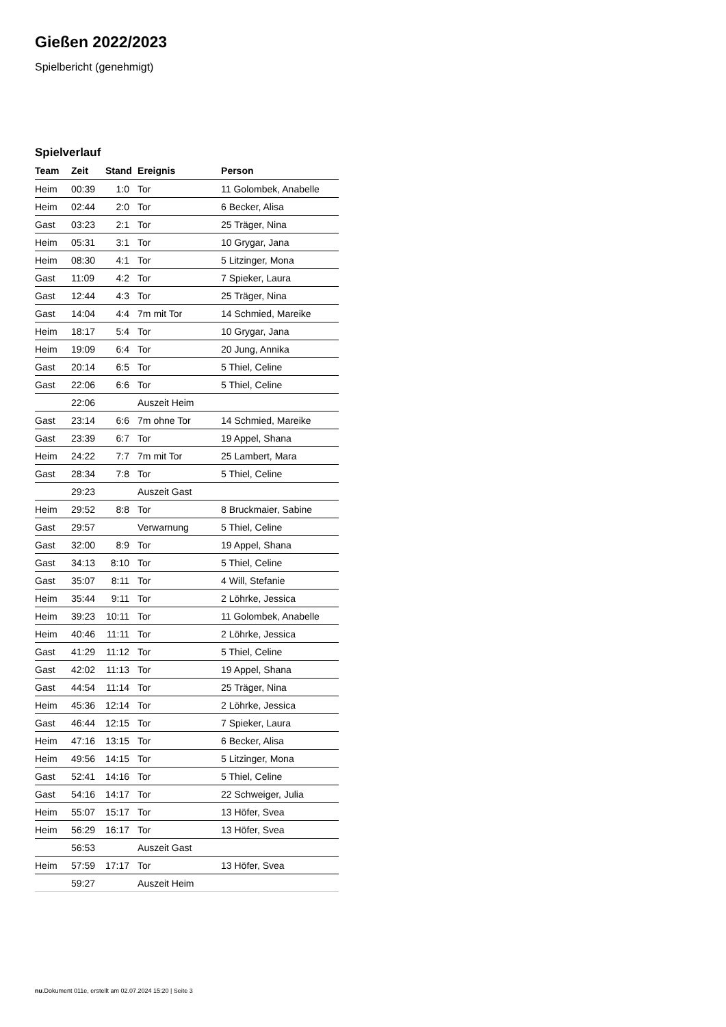Gießen 2022/2023
Spielbericht (genehmigt)
Spielverlauf
| Team | Zeit | Stand | Ereignis | Person |
| --- | --- | --- | --- | --- |
| Heim | 00:39 | 1:0 | Tor | 11 Golombek, Anabelle |
| Heim | 02:44 | 2:0 | Tor | 6 Becker, Alisa |
| Gast | 03:23 | 2:1 | Tor | 25 Träger, Nina |
| Heim | 05:31 | 3:1 | Tor | 10 Grygar, Jana |
| Heim | 08:30 | 4:1 | Tor | 5 Litzinger, Mona |
| Gast | 11:09 | 4:2 | Tor | 7 Spieker, Laura |
| Gast | 12:44 | 4:3 | Tor | 25 Träger, Nina |
| Gast | 14:04 | 4:4 | 7m mit Tor | 14 Schmied, Mareike |
| Heim | 18:17 | 5:4 | Tor | 10 Grygar, Jana |
| Heim | 19:09 | 6:4 | Tor | 20 Jung, Annika |
| Gast | 20:14 | 6:5 | Tor | 5 Thiel, Celine |
| Gast | 22:06 | 6:6 | Tor | 5 Thiel, Celine |
| | 22:06 | | Auszeit Heim | |
| Gast | 23:14 | 6:6 | 7m ohne Tor | 14 Schmied, Mareike |
| Gast | 23:39 | 6:7 | Tor | 19 Appel, Shana |
| Heim | 24:22 | 7:7 | 7m mit Tor | 25 Lambert, Mara |
| Gast | 28:34 | 7:8 | Tor | 5 Thiel, Celine |
| | 29:23 | | Auszeit Gast | |
| Heim | 29:52 | 8:8 | Tor | 8 Bruckmaier, Sabine |
| Gast | 29:57 | | Verwarnung | 5 Thiel, Celine |
| Gast | 32:00 | 8:9 | Tor | 19 Appel, Shana |
| Gast | 34:13 | 8:10 | Tor | 5 Thiel, Celine |
| Gast | 35:07 | 8:11 | Tor | 4 Will, Stefanie |
| Heim | 35:44 | 9:11 | Tor | 2 Löhrke, Jessica |
| Heim | 39:23 | 10:11 | Tor | 11 Golombek, Anabelle |
| Heim | 40:46 | 11:11 | Tor | 2 Löhrke, Jessica |
| Gast | 41:29 | 11:12 | Tor | 5 Thiel, Celine |
| Gast | 42:02 | 11:13 | Tor | 19 Appel, Shana |
| Gast | 44:54 | 11:14 | Tor | 25 Träger, Nina |
| Heim | 45:36 | 12:14 | Tor | 2 Löhrke, Jessica |
| Gast | 46:44 | 12:15 | Tor | 7 Spieker, Laura |
| Heim | 47:16 | 13:15 | Tor | 6 Becker, Alisa |
| Heim | 49:56 | 14:15 | Tor | 5 Litzinger, Mona |
| Gast | 52:41 | 14:16 | Tor | 5 Thiel, Celine |
| Gast | 54:16 | 14:17 | Tor | 22 Schweiger, Julia |
| Heim | 55:07 | 15:17 | Tor | 13 Höfer, Svea |
| Heim | 56:29 | 16:17 | Tor | 13 Höfer, Svea |
| | 56:53 | | Auszeit Gast | |
| Heim | 57:59 | 17:17 | Tor | 13 Höfer, Svea |
| | 59:27 | | Auszeit Heim | |
nu.Dokument 011e, erstellt am 02.07.2024 15:20 | Seite 3